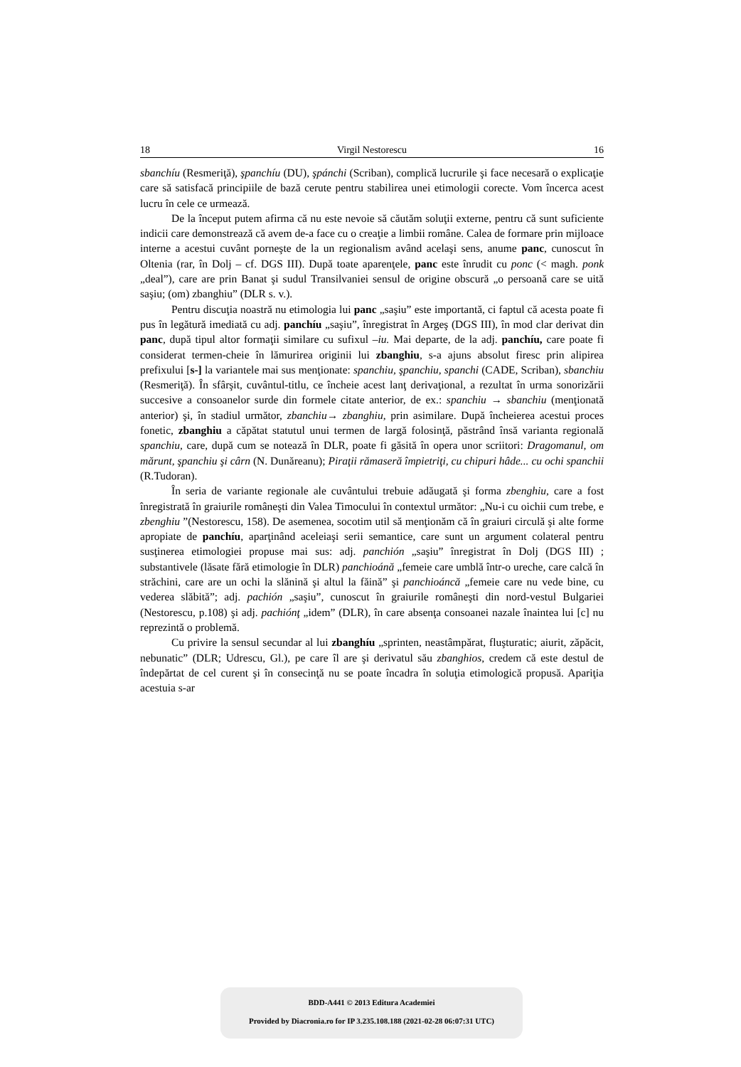18 Virgil Nestorescu 16
sbanchíu (Resmeriţă), şpanchíu (DU), şpánchi (Scriban), complică lucrurile şi face necesară o explicaţie care să satisfacă principiile de bază cerute pentru stabilirea unei etimologii corecte. Vom încerca acest lucru în cele ce urmează.
De la început putem afirma că nu este nevoie să căutăm soluţii externe, pentru că sunt suficiente indicii care demonstrează că avem de-a face cu o creaţie a limbii române. Calea de formare prin mijloace interne a acestui cuvânt porneşte de la un regionalism având acelaşi sens, anume panc, cunoscut în Oltenia (rar, în Dolj – cf. DGS III). După toate aparenţele, panc este înrudit cu ponc (< magh. ponk „deal”), care are prin Banat şi sudul Transilvaniei sensul de origine obscură „o persoană care se uită saşiu; (om) zbanghiu” (DLR s. v.).
Pentru discuţia noastră nu etimologia lui panc „saşiu” este importantă, ci faptul că acesta poate fi pus în legătură imediată cu adj. panchíu „saşiu”, înregistrat în Argeş (DGS III), în mod clar derivat din panc, după tipul altor formaţii similare cu sufixul –iu. Mai departe, de la adj. panchíu, care poate fi considerat termen-cheie în lămurirea originii lui zbanghiu, s-a ajuns absolut firesc prin alipirea prefixului [s-] la variantele mai sus menţionate: spanchiu, şpanchiu, spanchi (CADE, Scriban), sbanchiu (Resmeriţă). În sfârşit, cuvântul-titlu, ce încheie acest lanţ derivaţional, a rezultat în urma sonorizării succesive a consoanelor surde din formele citate anterior, de ex.: spanchiu → sbanchiu (menţionată anterior) şi, în stadiul următor, zbanchiu→ zbanghiu, prin asimilare. După încheierea acestui proces fonetic, zbanghiu a căpătat statutul unui termen de largă folosinţă, păstrând însă varianta regională spanchiu, care, după cum se notează în DLR, poate fi găsită în opera unor scriitori: Dragomanul, om mărunt, şpanchiu şi cârn (N. Dunăreanu); Piraţii rămaseră împietriţi, cu chipuri hâde... cu ochi spanchii (R.Tudoran).
În seria de variante regionale ale cuvântului trebuie adăugată şi forma zbenghiu, care a fost înregistrată în graiurile româneşti din Valea Timocului în contextul următor: „Nu-i cu oichii cum trebe, e zbenghiu ”(Nestorescu, 158). De asemenea, socotim util să menţionăm că în graiuri circulă şi alte forme apropiate de panchíu, aparţinând aceleiaşi serii semantice, care sunt un argument colateral pentru susţinerea etimologiei propuse mai sus: adj. panchión „saşiu” înregistrat în Dolj (DGS III) ; substantivele (lăsate fără etimologie în DLR) panchioánă „femeie care umblă într-o ureche, care calcă în străchini, care are un ochi la slănină şi altul la făină” şi panchioáncă „femeie care nu vede bine, cu vederea slăbită”; adj. pachión „saşiu”, cunoscut în graiurile româneşti din nord-vestul Bulgariei (Nestorescu, p.108) şi adj. pachiónţ „idem” (DLR), în care absenţa consoanei nazale înaintea lui [c] nu reprezintă o problemă.
Cu privire la sensul secundar al lui zbanghíu „sprinten, neastâmpărat, fluşturatic; aiurit, zăpăcit, nebunatic” (DLR; Udrescu, Gl.), pe care îl are şi derivatul său zbanghios, credem că este destul de îndepărtat de cel curent şi în consecinţă nu se poate încadra în soluţia etimologică propusă. Apariţia acestuia s-ar
BDD-A441 © 2013 Editura Academiei
Provided by Diacronia.ro for IP 3.235.108.188 (2021-02-28 06:07:31 UTC)